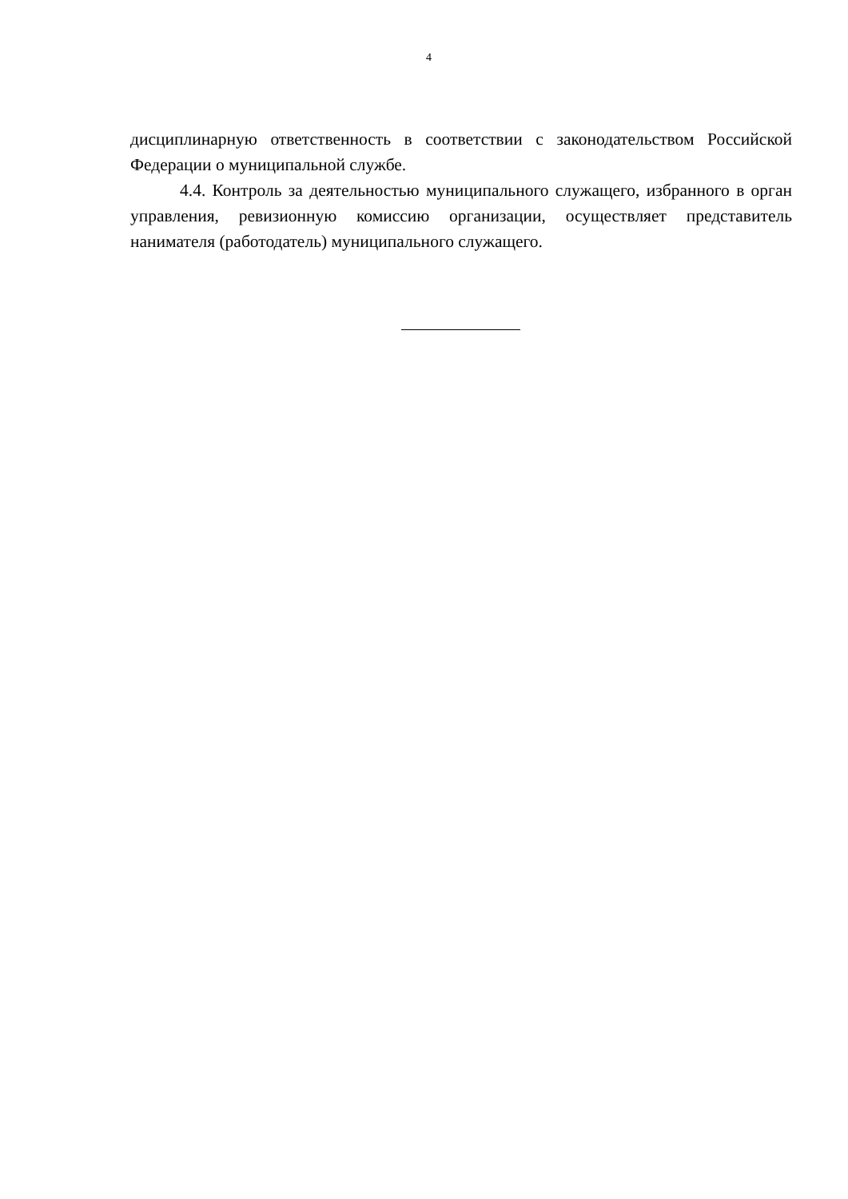4
дисциплинарную ответственность в соответствии с законодательством Российской Федерации о муниципальной службе.
4.4. Контроль за деятельностью муниципального служащего, избранного в орган управления, ревизионную комиссию организации, осуществляет представитель нанимателя (работодатель) муниципального служащего.